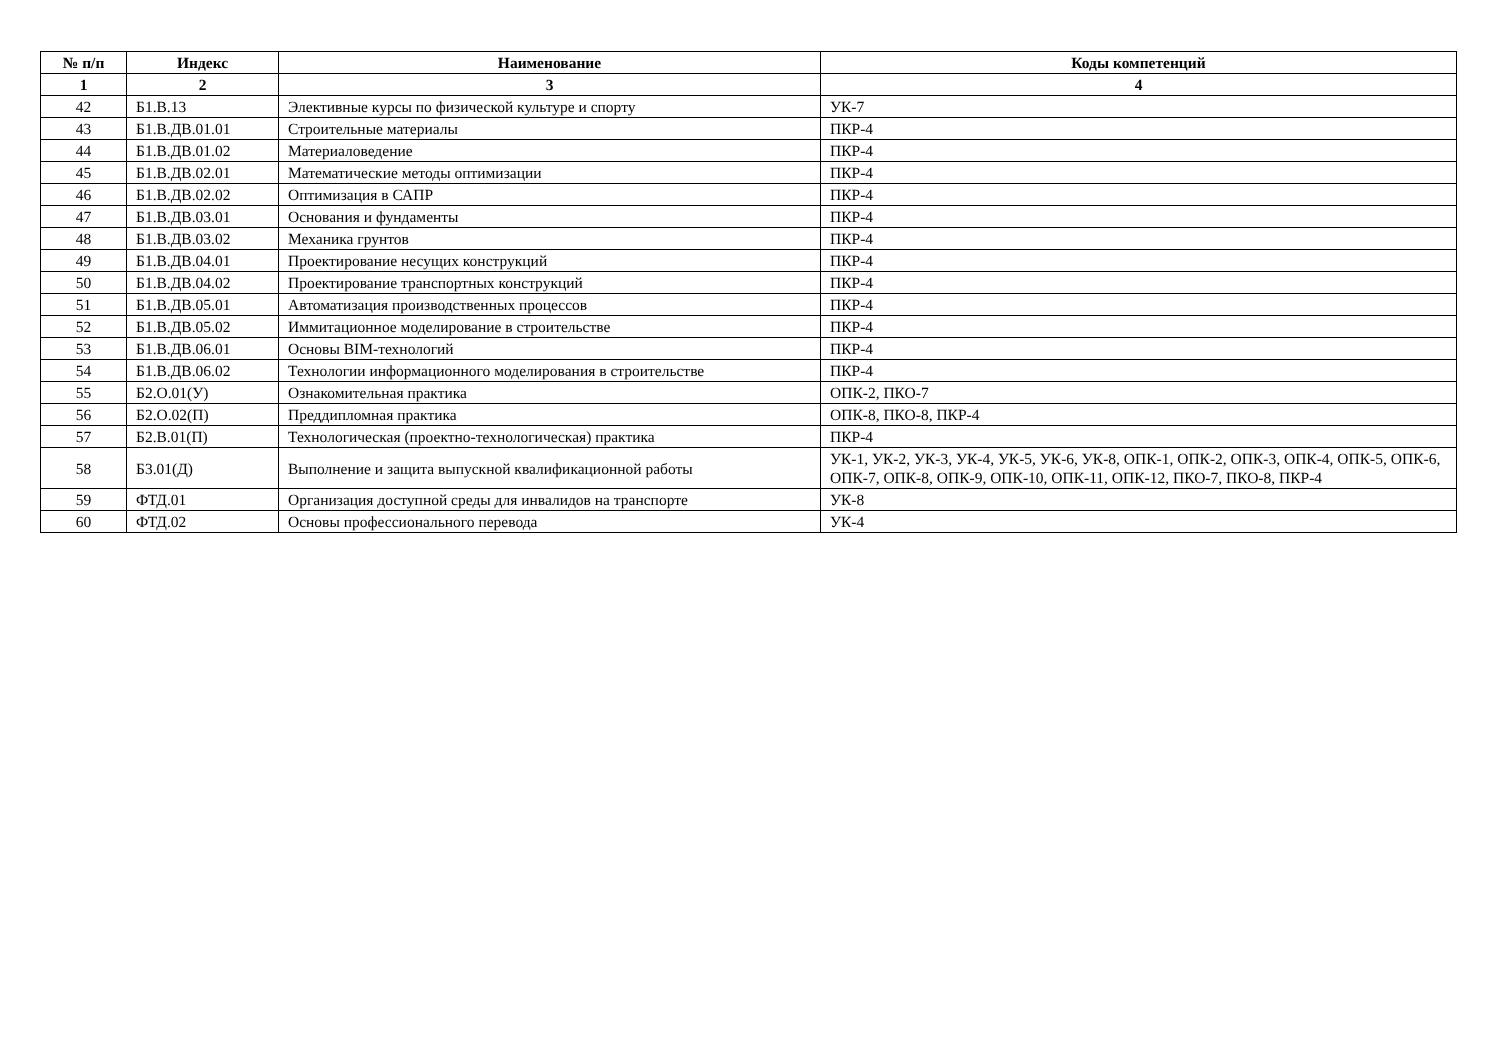| № п/п | Индекс | Наименование | Коды компетенций |
| --- | --- | --- | --- |
| 1 | 2 | 3 | 4 |
| 42 | Б1.В.13 | Элективные курсы по физической культуре и спорту | УК-7 |
| 43 | Б1.В.ДВ.01.01 | Строительные материалы | ПКР-4 |
| 44 | Б1.В.ДВ.01.02 | Материаловедение | ПКР-4 |
| 45 | Б1.В.ДВ.02.01 | Математические методы оптимизации | ПКР-4 |
| 46 | Б1.В.ДВ.02.02 | Оптимизация в САПР | ПКР-4 |
| 47 | Б1.В.ДВ.03.01 | Основания и фундаменты | ПКР-4 |
| 48 | Б1.В.ДВ.03.02 | Механика грунтов | ПКР-4 |
| 49 | Б1.В.ДВ.04.01 | Проектирование несущих конструкций | ПКР-4 |
| 50 | Б1.В.ДВ.04.02 | Проектирование транспортных конструкций | ПКР-4 |
| 51 | Б1.В.ДВ.05.01 | Автоматизация производственных процессов | ПКР-4 |
| 52 | Б1.В.ДВ.05.02 | Иммитационное моделирование в строительстве | ПКР-4 |
| 53 | Б1.В.ДВ.06.01 | Основы BIM-технологий | ПКР-4 |
| 54 | Б1.В.ДВ.06.02 | Технологии информационного моделирования в строительстве | ПКР-4 |
| 55 | Б2.О.01(У) | Ознакомительная практика | ОПК-2, ПКО-7 |
| 56 | Б2.О.02(П) | Преддипломная практика | ОПК-8, ПКО-8, ПКР-4 |
| 57 | Б2.В.01(П) | Технологическая (проектно-технологическая) практика | ПКР-4 |
| 58 | Б3.01(Д) | Выполнение и защита выпускной квалификационной работы | УК-1, УК-2, УК-3, УК-4, УК-5, УК-6, УК-8, ОПК-1, ОПК-2, ОПК-3, ОПК-4, ОПК-5, ОПК-6, ОПК-7, ОПК-8, ОПК-9, ОПК-10, ОПК-11, ОПК-12, ПКО-7, ПКО-8, ПКР-4 |
| 59 | ФТД.01 | Организация доступной среды для инвалидов на транспорте | УК-8 |
| 60 | ФТД.02 | Основы профессионального перевода | УК-4 |